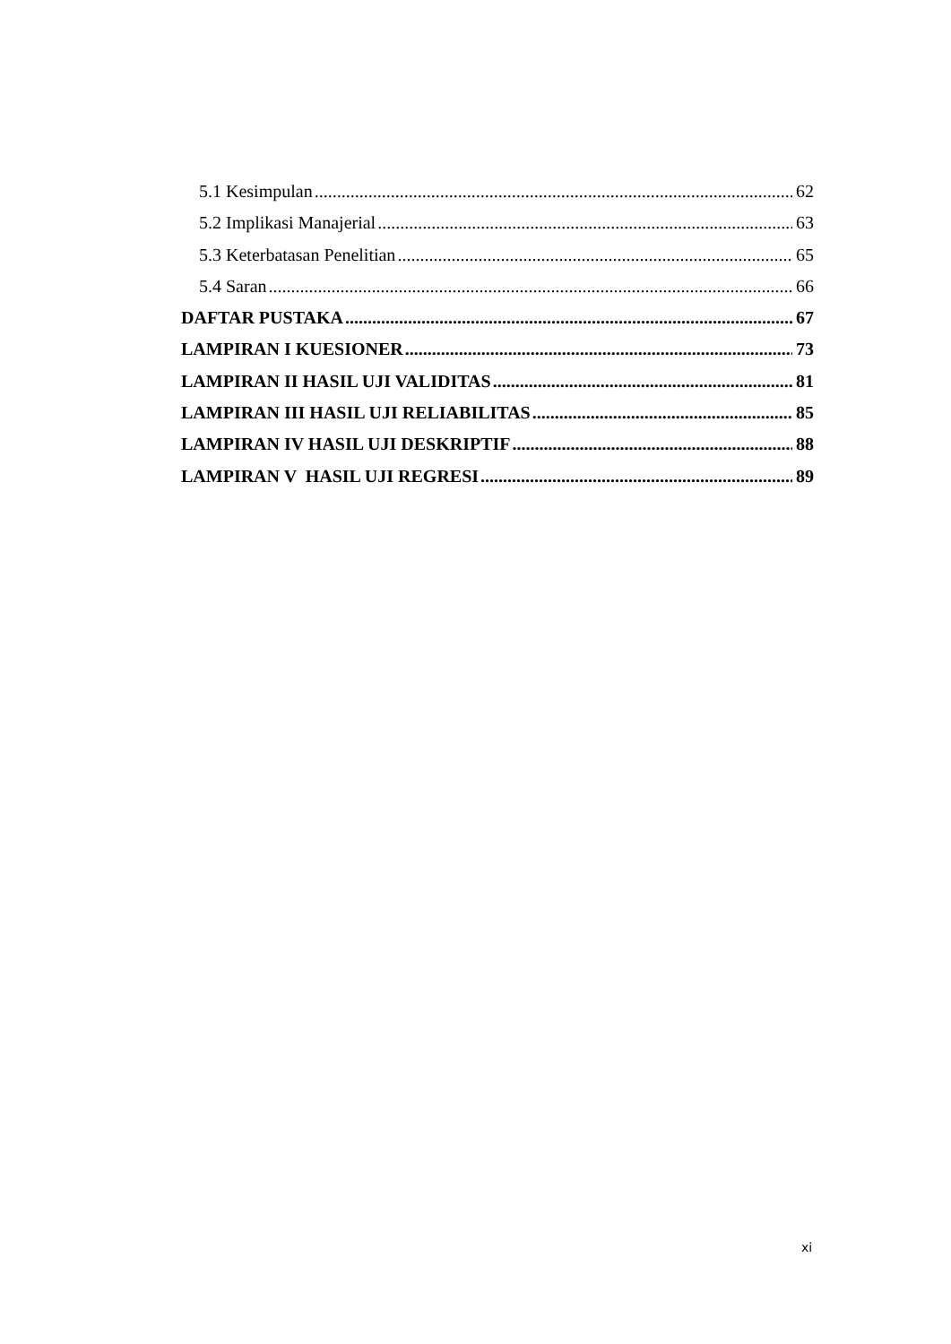5.1 Kesimpulan 62
5.2 Implikasi Manajerial 63
5.3 Keterbatasan Penelitian 65
5.4 Saran 66
DAFTAR PUSTAKA 67
LAMPIRAN I KUESIONER 73
LAMPIRAN II HASIL UJI VALIDITAS 81
LAMPIRAN III HASIL UJI RELIABILITAS 85
LAMPIRAN IV HASIL UJI DESKRIPTIF 88
LAMPIRAN V HASIL UJI REGRESI 89
xi